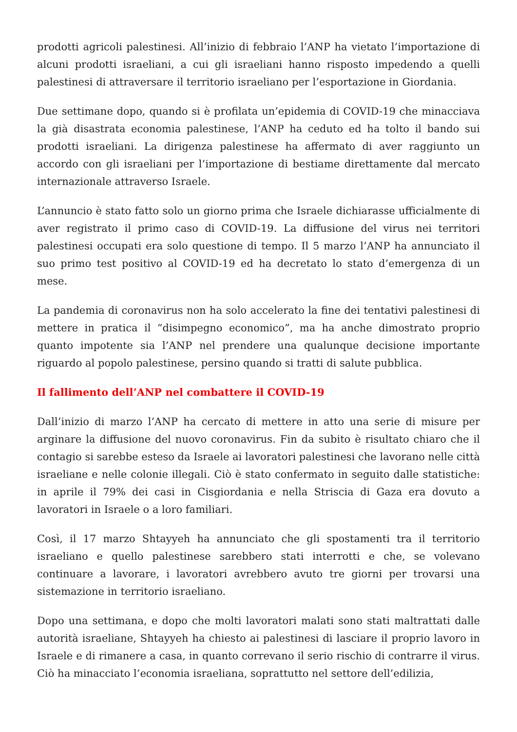prodotti agricoli palestinesi. All’inizio di febbraio l’ANP ha vietato l’importazione di alcuni prodotti israeliani, a cui gli israeliani hanno risposto impedendo a quelli palestinesi di attraversare il territorio israeliano per l’esportazione in Giordania.
Due settimane dopo, quando si è profilata un’epidemia di COVID-19 che minacciava la già disastrata economia palestinese, l’ANP ha ceduto ed ha tolto il bando sui prodotti israeliani. La dirigenza palestinese ha affermato di aver raggiunto un accordo con gli israeliani per l’importazione di bestiame direttamente dal mercato internazionale attraverso Israele.
L’annuncio è stato fatto solo un giorno prima che Israele dichiarasse ufficialmente di aver registrato il primo caso di COVID-19. La diffusione del virus nei territori palestinesi occupati era solo questione di tempo. Il 5 marzo l’ANP ha annunciato il suo primo test positivo al COVID-19 ed ha decretato lo stato d’emergenza di un mese.
La pandemia di coronavirus non ha solo accelerato la fine dei tentativi palestinesi di mettere in pratica il “disimpegno economico”, ma ha anche dimostrato proprio quanto impotente sia l’ANP nel prendere una qualunque decisione importante riguardo al popolo palestinese, persino quando si tratti di salute pubblica.
Il fallimento dell’ANP nel combattere il COVID-19
Dall’inizio di marzo l’ANP ha cercato di mettere in atto una serie di misure per arginare la diffusione del nuovo coronavirus. Fin da subito è risultato chiaro che il contagio si sarebbe esteso da Israele ai lavoratori palestinesi che lavorano nelle città israeliane e nelle colonie illegali. Ciò è stato confermato in seguito dalle statistiche: in aprile il 79% dei casi in Cisgiordania e nella Striscia di Gaza era dovuto a lavoratori in Israele o a loro familiari.
Così, il 17 marzo Shtayyeh ha annunciato che gli spostamenti tra il territorio israeliano e quello palestinese sarebbero stati interrotti e che, se volevano continuare a lavorare, i lavoratori avrebbero avuto tre giorni per trovarsi una sistemazione in territorio israeliano.
Dopo una settimana, e dopo che molti lavoratori malati sono stati maltrattati dalle autorità israeliane, Shtayyeh ha chiesto ai palestinesi di lasciare il proprio lavoro in Israele e di rimanere a casa, in quanto correvano il serio rischio di contrarre il virus. Ciò ha minacciato l’economia israeliana, soprattutto nel settore dell’edilizia,